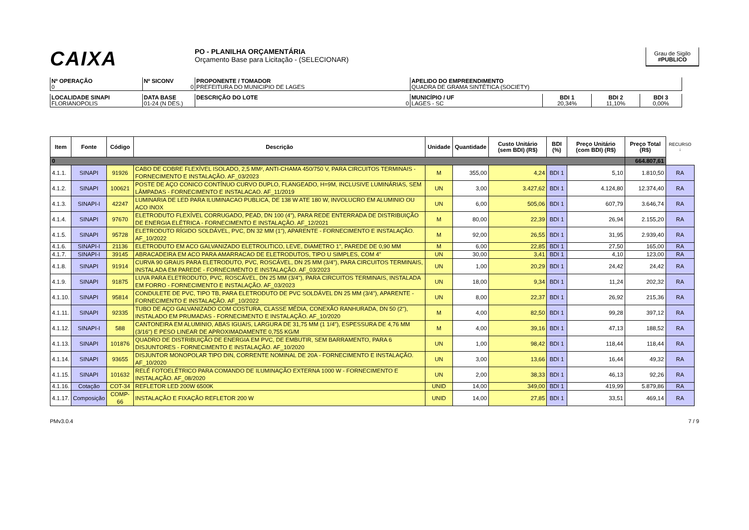CAIXA
PO - PLANILHA ORÇAMENTÁRIA
Orçamento Base para Licitação - (SELECIONAR)
Grau de Sigilo
#PUBLICO
| Nº OPERAÇÃO 0 | Nº SICONV 0 | PROPONENTE / TOMADOR PREFEITURA DO MUNICIPIO DE LAGES | APELIDO DO EMPREENDIMENTO QUADRA DE GRAMA SINTÉTICA (SOCIETY) |
| LOCALIDADE SINAPI FLORIANOPOLIS | DATA BASE 01-24 (N DES.) | DESCRIÇÃO DO LOTE 0 | MUNICÍPIO / UF LAGES - SC | BDI 1 20,34% | BDI 2 11,10% | BDI 3 0,00% |
| Item | Fonte | Código | Descrição | Unidade | Quantidade | Custo Unitário (sem BDI) (R$) | BDI (%) | Preço Unitário (com BDI) (R$) | Preço Total (R$) | RECURSO ↓ |
| --- | --- | --- | --- | --- | --- | --- | --- | --- | --- | --- |
| 0 | | | | | | | | | 664.807,61 | |
| 4.1.1. | SINAPI | 91926 | CABO DE COBRE FLEXÍVEL ISOLADO, 2,5 MM², ANTI-CHAMA 450/750 V, PARA CIRCUITOS TERMINAIS - FORNECIMENTO E INSTALAÇÃO. AF_03/2023 | M | 355,00 | 4,24 | BDI 1 | 5,10 | 1.810,50 | RA |
| 4.1.2. | SINAPI | 100621 | POSTE DE AÇO CONICO CONTÍNUO CURVO DUPLO, FLANGEADO, H=9M, INCLUSIVE LUMINÁRIAS, SEM LÂMPADAS - FORNECIMENTO E INSTALACAO. AF_11/2019 | UN | 3,00 | 3.427,62 | BDI 1 | 4.124,80 | 12.374,40 | RA |
| 4.1.3. | SINAPI-I | 42247 | LUMINARIA DE LED PARA ILUMINACAO PUBLICA, DE 138 W ATE 180 W, INVOLUCRO EM ALUMINIO OU ACO INOX | UN | 6,00 | 505,06 | BDI 1 | 607,79 | 3.646,74 | RA |
| 4.1.4. | SINAPI | 97670 | ELETRODUTO FLEXÍVEL CORRUGADO, PEAD, DN 100 (4"), PARA REDE ENTERRADA DE DISTRIBUIÇÃO DE ENERGIA ELÉTRICA - FORNECIMENTO E INSTALAÇÃO. AF_12/2021 | M | 80,00 | 22,39 | BDI 1 | 26,94 | 2.155,20 | RA |
| 4.1.5. | SINAPI | 95728 | ELETRODUTO RÍGIDO SOLDÁVEL, PVC, DN 32 MM (1"), APARENTE - FORNECIMENTO E INSTALAÇÃO. AF_10/2022 | M | 92,00 | 26,55 | BDI 1 | 31,95 | 2.939,40 | RA |
| 4.1.6. | SINAPI-I | 21136 | ELETRODUTO EM ACO GALVANIZADO ELETROLITICO, LEVE, DIAMETRO 1", PAREDE DE 0,90 MM | M | 6,00 | 22,85 | BDI 1 | 27,50 | 165,00 | RA |
| 4.1.7. | SINAPI-I | 39145 | ABRACADEIRA EM ACO PARA AMARRACAO DE ELETRODUTOS, TIPO U SIMPLES, COM 4" | UN | 30,00 | 3,41 | BDI 1 | 4,10 | 123,00 | RA |
| 4.1.8. | SINAPI | 91914 | CURVA 90 GRAUS PARA ELETRODUTO, PVC, ROSCÁVEL, DN 25 MM (3/4"), PARA CIRCUITOS TERMINAIS, INSTALADA EM PAREDE - FORNECIMENTO E INSTALAÇÃO. AF_03/2023 | UN | 1,00 | 20,29 | BDI 1 | 24,42 | 24,42 | RA |
| 4.1.9. | SINAPI | 91875 | LUVA PARA ELETRODUTO, PVC, ROSCÁVEL, DN 25 MM (3/4"), PARA CIRCUITOS TERMINAIS, INSTALADA EM FORRO - FORNECIMENTO E INSTALAÇÃO. AF_03/2023 | UN | 18,00 | 9,34 | BDI 1 | 11,24 | 202,32 | RA |
| 4.1.10. | SINAPI | 95814 | CONDULETE DE PVC, TIPO TB, PARA ELETRODUTO DE PVC SOLDÁVEL DN 25 MM (3/4"), APARENTE - FORNECIMENTO E INSTALAÇÃO. AF_10/2022 | UN | 8,00 | 22,37 | BDI 1 | 26,92 | 215,36 | RA |
| 4.1.11. | SINAPI | 92335 | TUBO DE AÇO GALVANIZADO COM COSTURA, CLASSE MÉDIA, CONEXÃO RANHURADA, DN 50 (2"), INSTALADO EM PRUMADAS - FORNECIMENTO E INSTALAÇÃO. AF_10/2020 | M | 4,00 | 82,50 | BDI 1 | 99,28 | 397,12 | RA |
| 4.1.12. | SINAPI-I | 588 | CANTONEIRA EM ALUMINIO, ABAS IGUAIS, LARGURA DE 31,75 MM (1 1/4"), ESPESSURA DE 4,76 MM (3/16") E PESO LINEAR DE APROXIMADAMENTE 0,755 KG/M | M | 4,00 | 39,16 | BDI 1 | 47,13 | 188,52 | RA |
| 4.1.13. | SINAPI | 101876 | QUADRO DE DISTRIBUIÇÃO DE ENERGIA EM PVC, DE EMBUTIR, SEM BARRAMENTO, PARA 6 DISJUNTORES - FORNECIMENTO E INSTALAÇÃO. AF_10/2020 | UN | 1,00 | 98,42 | BDI 1 | 118,44 | 118,44 | RA |
| 4.1.14. | SINAPI | 93655 | DISJUNTOR MONOPOLAR TIPO DIN, CORRENTE NOMINAL DE 20A - FORNECIMENTO E INSTALAÇÃO. AF_10/2020 | UN | 3,00 | 13,66 | BDI 1 | 16,44 | 49,32 | RA |
| 4.1.15. | SINAPI | 101632 | RELÉ FOTOELÉTRICO PARA COMANDO DE ILUMINAÇÃO EXTERNA 1000 W - FORNECIMENTO E INSTALAÇÃO. AF_08/2020 | UN | 2,00 | 38,33 | BDI 1 | 46,13 | 92,26 | RA |
| 4.1.16. | Cotação | COT-34 | REFLETOR LED 200W 6500K | UNID | 14,00 | 349,00 | BDI 1 | 419,99 | 5.879,86 | RA |
| 4.1.17. | Composição | COMP-66 | INSTALAÇÃO E FIXAÇÃO REFLETOR 200 W | UNID | 14,00 | 27,85 | BDI 1 | 33,51 | 469,14 | RA |
PMv3.0.4 7 / 9